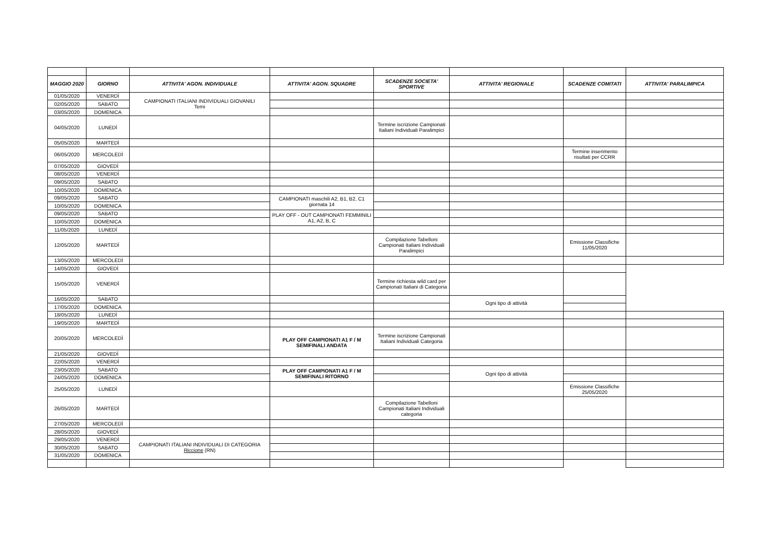| MAGGIO 2020 | GIORNO | ATTIVITA' AGON. INDIVIDUALE | ATTIVITA' AGON. SQUADRE | SCADENZE SOCIETA' SPORTIVE | ATTIVITA' REGIONALE | SCADENZE COMITATI | ATTIVITA' PARALIMPICA |
| --- | --- | --- | --- | --- | --- | --- | --- |
| 01/05/2020 | VENERDÌ | CAMPIONATI ITALIANI INDIVIDUALI GIOVANILI Terni | | | | | |
| 02/05/2020 | SABATO | | | | | | |
| 03/05/2020 | DOMENICA | | | | | | |
| 04/05/2020 | LUNEDÌ | | | Termine iscrizione Campionati Italiani Individuali Paralimpici | | | |
| 05/05/2020 | MARTEDÌ | | | | | | |
| 06/05/2020 | MERCOLEDÌ | | | | | Termine inserimento risultati per CCRR | |
| 07/05/2020 | GIOVEDÌ | | | | | | |
| 08/05/2020 | VENERDÌ | | | | | | |
| 09/05/2020 | SABATO | | | | | | |
| 10/05/2020 | DOMENICA | | | | | | |
| 09/05/2020 | SABATO | | CAMPIONATI maschili A2, B1, B2, C1 giornata 14 | | | | |
| 10/05/2020 | DOMENICA | | | | | | |
| 09/05/2020 | SABATO | | PLAY OFF - OUT CAMPIONATI FEMMINILI A1, A2, B, C | | | | |
| 10/05/2020 | DOMENICA | | | | | | |
| 11/05/2020 | LUNEDÌ | | | | | | |
| 12/05/2020 | MARTEDÌ | | | Compilazione Tabelloni Campionati Italiani Individuali Paralimpici | | Emissione Classifiche 11/05/2020 | |
| 13/05/2020 | MERCOLEDÌ | | | | | | |
| 14/05/2020 | GIOVEDÌ | | | | | | |
| 15/05/2020 | VENERDÌ | | | Termine richiesta wild card per Campionati Italiani di Categoria | | | |
| 16/05/2020 | SABATO | | | | Ogni tipo di attività | | |
| 17/05/2020 | DOMENICA | | | | | | |
| 18/05/2020 | LUNEDÌ | | | | | | |
| 19/05/2020 | MARTEDÌ | | | | | | |
| 20/05/2020 | MERCOLEDÌ | | PLAY OFF CAMPIONATI A1 F / M SEMIFINALI ANDATA | Termine iscrizione Campionati Italiani Individuali Categoria | | | |
| 21/05/2020 | GIOVEDÌ | | | | | | |
| 22/05/2020 | VENERDÌ | | | | | | |
| 23/05/2020 | SABATO | | PLAY OFF CAMPIONATI A1 F / M SEMIFINALI RITORNO | | Ogni tipo di attività | | |
| 24/05/2020 | DOMENICA | | | | | | |
| 25/05/2020 | LUNEDÌ | | | | | Emissione Classifiche 25/05/2020 | |
| 26/05/2020 | MARTEDÌ | | | Compilazione Tabelloni Campionati Italiani Individuali categoria | | | |
| 27/05/2020 | MERCOLEDÌ | | | | | | |
| 28/05/2020 | GIOVEDÌ | | | | | | |
| 29/05/2020 | VENERDÌ | CAMPIONATI ITALIANI INDIVIDUALI DI CATEGORIA Riccione (RN) | | | | | |
| 30/05/2020 | SABATO | | | | | | |
| 31/05/2020 | DOMENICA | | | | | | |